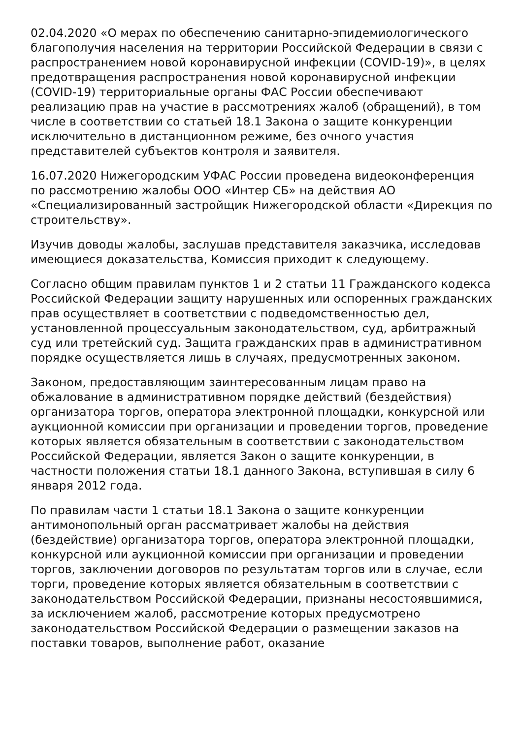02.04.2020 «О мерах по обеспечению санитарно-эпидемиологического благополучия населения на территории Российской Федерации в связи с распространением новой коронавирусной инфекции (COVID-19)», в целях предотвращения распространения новой коронавирусной инфекции (COVID-19) территориальные органы ФАС России обеспечивают реализацию прав на участие в рассмотрениях жалоб (обращений), в том числе в соответствии со статьей 18.1 Закона о защите конкуренции исключительно в дистанционном режиме, без очного участия представителей субъектов контроля и заявителя.
16.07.2020 Нижегородским УФАС России проведена видеоконференция по рассмотрению жалобы ООО «Интер СБ» на действия АО «Специализированный застройщик Нижегородской области «Дирекция по строительству».
Изучив доводы жалобы, заслушав представителя заказчика, исследовав имеющиеся доказательства, Комиссия приходит к следующему.
Согласно общим правилам пунктов 1 и 2 статьи 11 Гражданского кодекса Российской Федерации защиту нарушенных или оспоренных гражданских прав осуществляет в соответствии с подведомственностью дел, установленной процессуальным законодательством, суд, арбитражный суд или третейский суд. Защита гражданских прав в административном порядке осуществляется лишь в случаях, предусмотренных законом.
Законом, предоставляющим заинтересованным лицам право на обжалование в административном порядке действий (бездействия) организатора торгов, оператора электронной площадки, конкурсной или аукционной комиссии при организации и проведении торгов, проведение которых является обязательным в соответствии с законодательством Российской Федерации, является Закон о защите конкуренции, в частности положения статьи 18.1 данного Закона, вступившая в силу 6 января 2012 года.
По правилам части 1 статьи 18.1 Закона о защите конкуренции антимонопольный орган рассматривает жалобы на действия (бездействие) организатора торгов, оператора электронной площадки, конкурсной или аукционной комиссии при организации и проведении торгов, заключении договоров по результатам торгов или в случае, если торги, проведение которых является обязательным в соответствии с законодательством Российской Федерации, признаны несостоявшимися, за исключением жалоб, рассмотрение которых предусмотрено законодательством Российской Федерации о размещении заказов на поставки товаров, выполнение работ, оказание